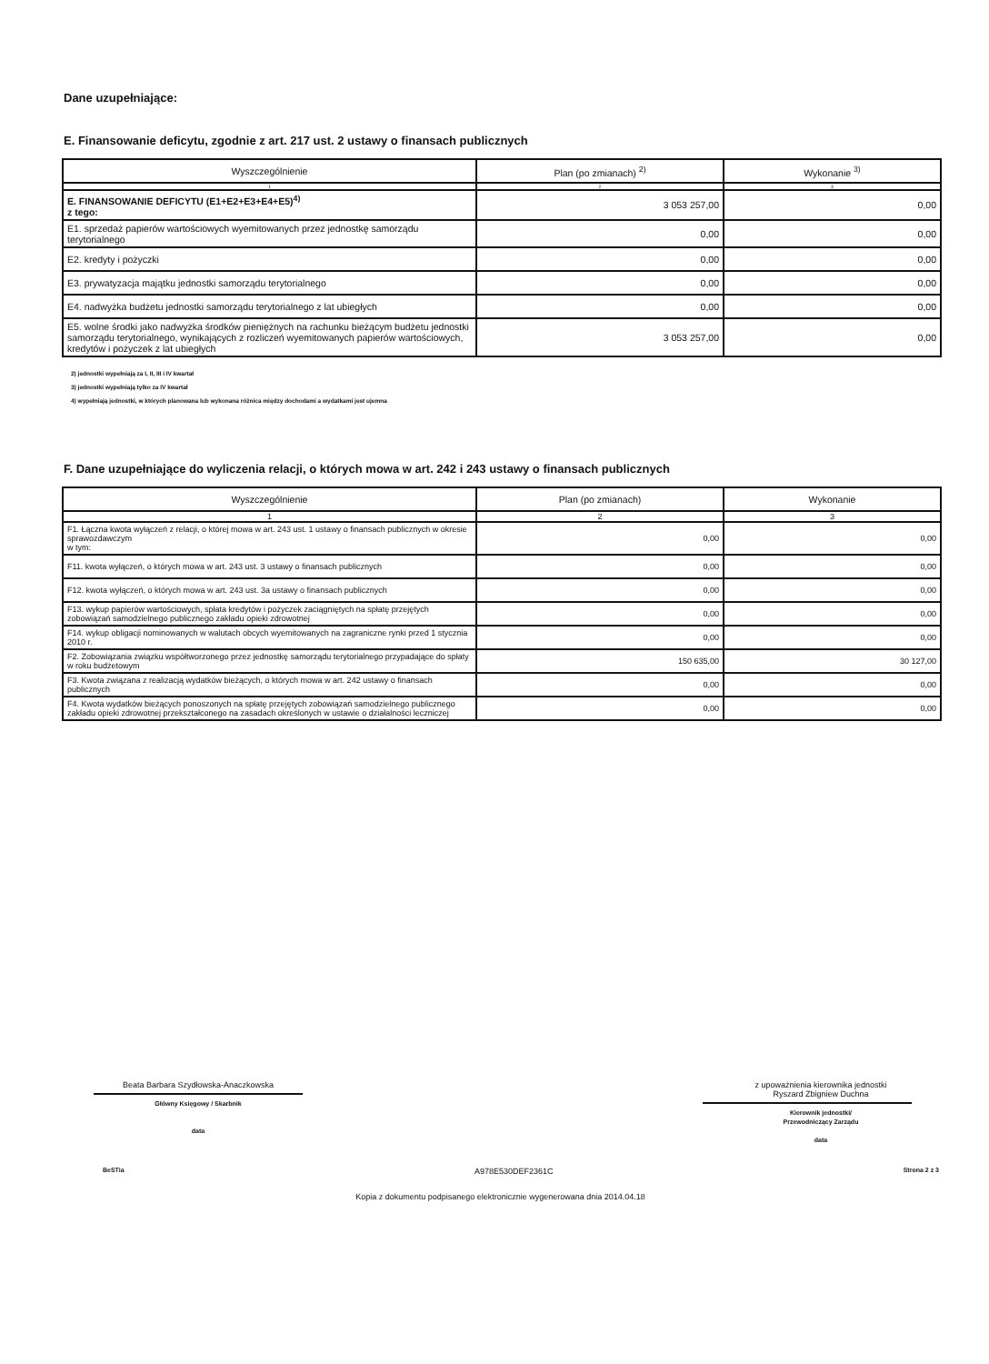Dane uzupełniające:
E. Finansowanie deficytu, zgodnie z art. 217 ust. 2 ustawy o finansach publicznych
| Wyszczególnienie | Plan (po zmianach) <sup>2)</sup> | Wykonanie <sup>3)</sup> |
| --- | --- | --- |
| 1 | 2 | 3 |
| E. FINANSOWANIE DEFICYTU (E1+E2+E3+E4+E5)<sup>4)</sup> z tego: | 3 053 257,00 | 0,00 |
| E1. sprzedaż papierów wartościowych wyemitowanych przez jednostkę samorządu terytorialnego | 0,00 | 0,00 |
| E2. kredyty i pożyczki | 0,00 | 0,00 |
| E3. prywatyzacja majątku jednostki samorządu terytorialnego | 0,00 | 0,00 |
| E4. nadwyżka budżetu jednostki samorządu terytorialnego z lat ubiegłych | 0,00 | 0,00 |
| E5. wolne środki jako nadwyżka środków pieniężnych na rachunku bieżącym budżetu jednostki samorządu terytorialnego, wynikających z rozliczeń wyemitowanych papierów wartościowych, kredytów i pożyczek z lat ubiegłych | 3 053 257,00 | 0,00 |
2) jednostki wypełniają za I, II, III i IV kwartał
3) jednostki wypełniają tylko za IV kwartał
4) wypełniają jednostki, w których planowana lub wykonana różnica między dochodami a wydatkami jest ujemna
F. Dane uzupełniające do wyliczenia relacji, o których mowa w art. 242 i 243 ustawy o finansach publicznych
| Wyszczególnienie | Plan (po zmianach) | Wykonanie |
| --- | --- | --- |
| 1 | 2 | 3 |
| F1. Łączna kwota wyłączeń z relacji, o której mowa w art. 243 ust. 1 ustawy o finansach publicznych w okresie sprawozdawczym w tym: | 0,00 | 0,00 |
| F11. kwota wyłączeń, o których mowa w art. 243 ust. 3 ustawy o finansach publicznych | 0,00 | 0,00 |
| F12. kwota wyłączeń, o których mowa w art. 243 ust. 3a ustawy o finansach publicznych | 0,00 | 0,00 |
| F13. wykup papierów wartościowych, spłata kredytów i pożyczek zaciągniętych na spłatę przejętych zobowiązań samodzielnego publicznego zakładu opieki zdrowotnej | 0,00 | 0,00 |
| F14. wykup obligacji nominowanych w walutach obcych wyemitowanych na zagraniczne rynki przed 1 stycznia 2010 r. | 0,00 | 0,00 |
| F2. Zobowiązania związku współtworzonego przez jednostkę samorządu terytorialnego przypadające do spłaty w roku budżetowym | 150 635,00 | 30 127,00 |
| F3. Kwota związana z realizacją wydatków bieżących, o których mowa w art. 242 ustawy o finansach publicznych | 0,00 | 0,00 |
| F4. Kwota wydatków bieżących ponoszonych na spłatę przejętych zobowiązań samodzielnego publicznego zakładu opieki zdrowotnej przekształconego na zasadach określonych w ustawie o działalności leczniczej | 0,00 | 0,00 |
Beata Barbara Szydłowska-Anaczkowska
Główny Księgowy / Skarbnik
data
z upoważnienia kierownika jednostki
Ryszard Zbigniew Duchna
Kierownik jednostki/
Przewodniczący Zarządu
data
BeSTia A978E530DEF2361C Strona 2 z 3
Kopia z dokumentu podpisanego elektronicznie wygenerowana dnia 2014.04.18